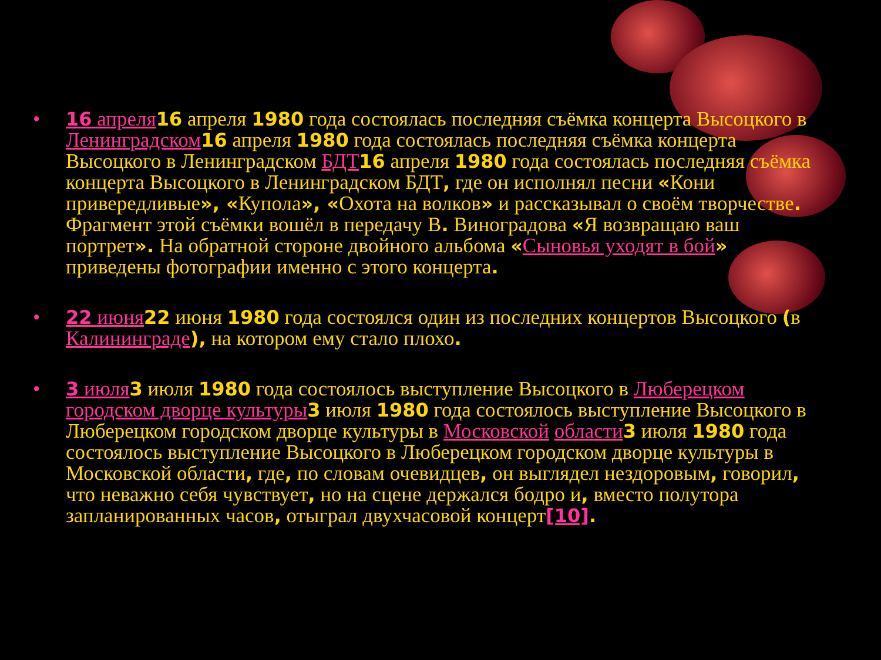• 16 апреля 16 апреля 1980 года состоялась последняя съёмка концерта Высоцкого в Ленинградском 16 апреля 1980 года состоялась последняя съёмка концерта Высоцкого в Ленинградском БДТ 16 апреля 1980 года состоялась последняя съёмка концерта Высоцкого в Ленинградском БДТ, где он исполнял песни «Кони привередливые», «Купола», «Охота на волков» и рассказывал о своём творчестве. Фрагмент этой съёмки вошёл в передачу В. Виноградова «Я возвращаю ваш портрет». На обратной стороне двойного альбома «Сыновья уходят в бой» приведены фотографии именно с этого концерта.
• 22 июня 22 июня 1980 года состоялся один из последних концертов Высоцкого (в Калининграде), на котором ему стало плохо.
• 3 июля 3 июля 1980 года состоялось выступление Высоцкого в Люберецком городском дворце культуры 3 июля 1980 года состоялось выступление Высоцкого в Люберецком городском дворце культуры в Московской области 3 июля 1980 года состоялось выступление Высоцкого в Люберецком городском дворце культуры в Московской области, где, по словам очевидцев, он выглядел нездоровым, говорил, что неважно себя чувствует, но на сцене держался бодро и, вместо полутора запланированных часов, отыграл двухчасовой концерт[10].